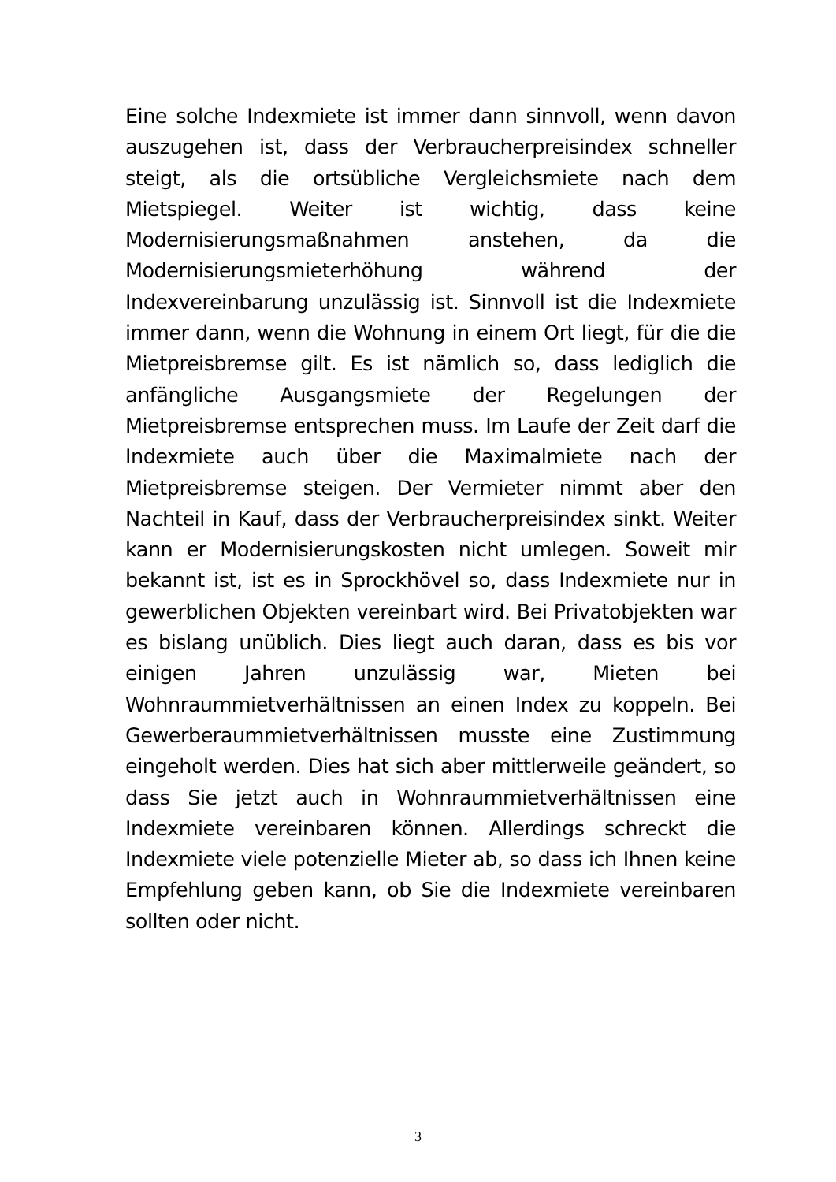Eine solche Indexmiete ist immer dann sinnvoll, wenn davon auszugehen ist, dass der Verbraucherpreisindex schneller steigt, als die ortsübliche Vergleichsmiete nach dem Mietspiegel. Weiter ist wichtig, dass keine Modernisierungsmaßnahmen anstehen, da die Modernisierungsmieterhöhung während der Indexvereinbarung unzulässig ist. Sinnvoll ist die Indexmiete immer dann, wenn die Wohnung in einem Ort liegt, für die die Mietpreisbremse gilt. Es ist nämlich so, dass lediglich die anfängliche Ausgangsmiete der Regelungen der Mietpreisbremse entsprechen muss. Im Laufe der Zeit darf die Indexmiete auch über die Maximalmiete nach der Mietpreisbremse steigen. Der Vermieter nimmt aber den Nachteil in Kauf, dass der Verbraucherpreisindex sinkt. Weiter kann er Modernisierungskosten nicht umlegen. Soweit mir bekannt ist, ist es in Sprockhövel so, dass Indexmiete nur in gewerblichen Objekten vereinbart wird. Bei Privatobjekten war es bislang unüblich. Dies liegt auch daran, dass es bis vor einigen Jahren unzulässig war, Mieten bei Wohnraummietverhältnissen an einen Index zu koppeln. Bei Gewerberaummietverhältnissen musste eine Zustimmung eingeholt werden. Dies hat sich aber mittlerweile geändert, so dass Sie jetzt auch in Wohnraummietverhältnissen eine Indexmiete vereinbaren können. Allerdings schreckt die Indexmiete viele potenzielle Mieter ab, so dass ich Ihnen keine Empfehlung geben kann, ob Sie die Indexmiete vereinbaren sollten oder nicht.
3